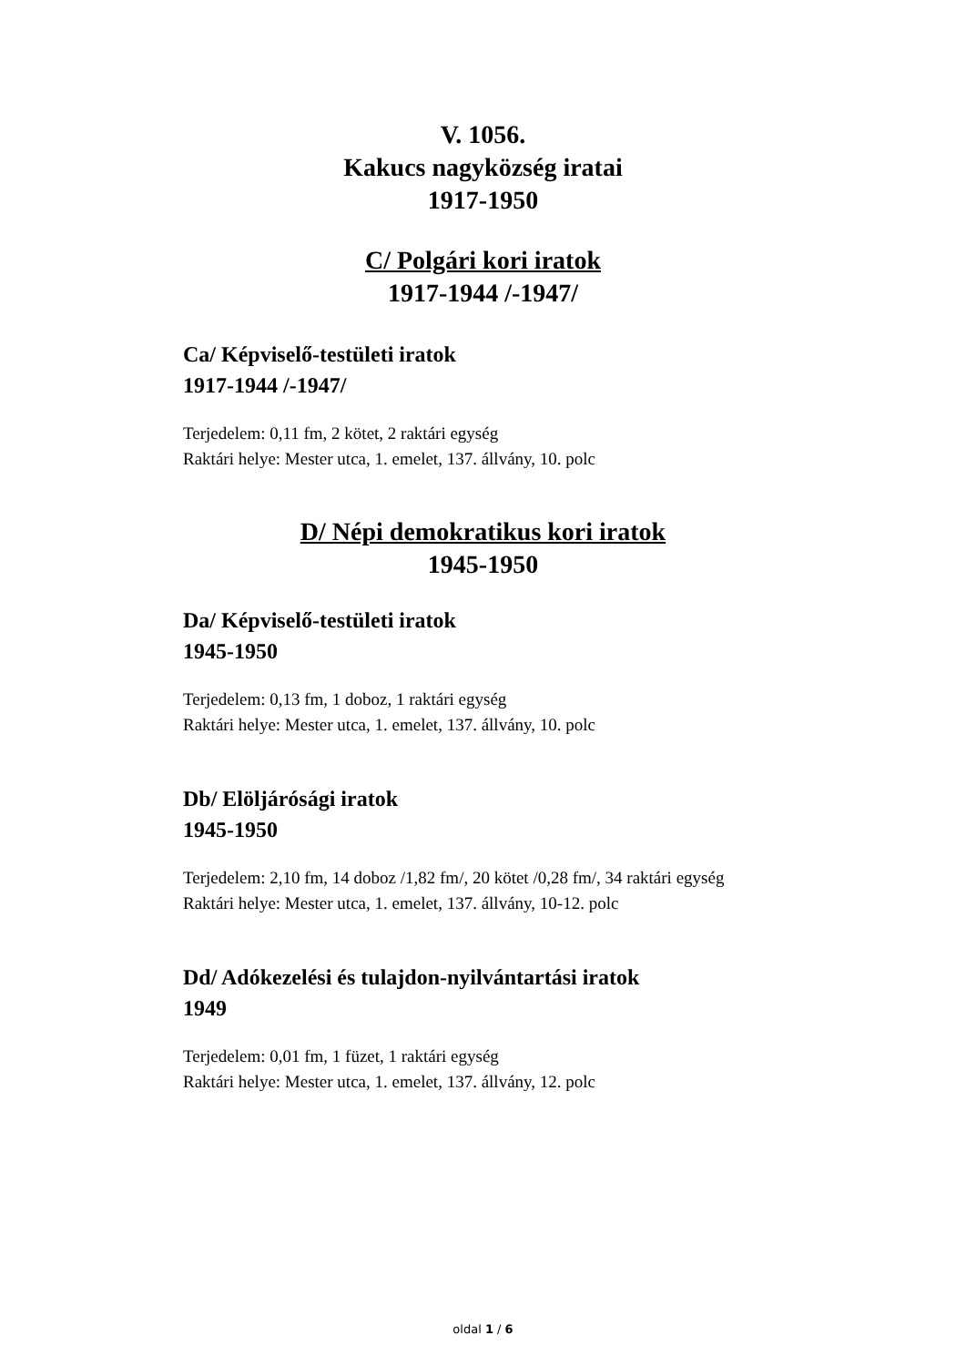V. 1056.
Kakucs nagyközség iratai
1917-1950
C/ Polgári kori iratok
1917-1944 /-1947/
Ca/ Képviselő-testületi iratok
1917-1944 /-1947/
Terjedelem: 0,11 fm, 2 kötet, 2 raktári egység
Raktári helye: Mester utca, 1. emelet, 137. állvány, 10. polc
D/ Népi demokratikus kori iratok
1945-1950
Da/ Képviselő-testületi iratok
1945-1950
Terjedelem: 0,13 fm, 1 doboz, 1 raktári egység
Raktári helye: Mester utca, 1. emelet, 137. állvány, 10. polc
Db/ Elöljárósági iratok
1945-1950
Terjedelem: 2,10 fm, 14 doboz /1,82 fm/, 20 kötet /0,28 fm/, 34 raktári egység
Raktári helye: Mester utca, 1. emelet, 137. állvány, 10-12. polc
Dd/ Adókezelési és tulajdon-nyilvántartási iratok
1949
Terjedelem: 0,01 fm, 1 füzet, 1 raktári egység
Raktári helye: Mester utca, 1. emelet, 137. állvány, 12. polc
oldal 1 / 6